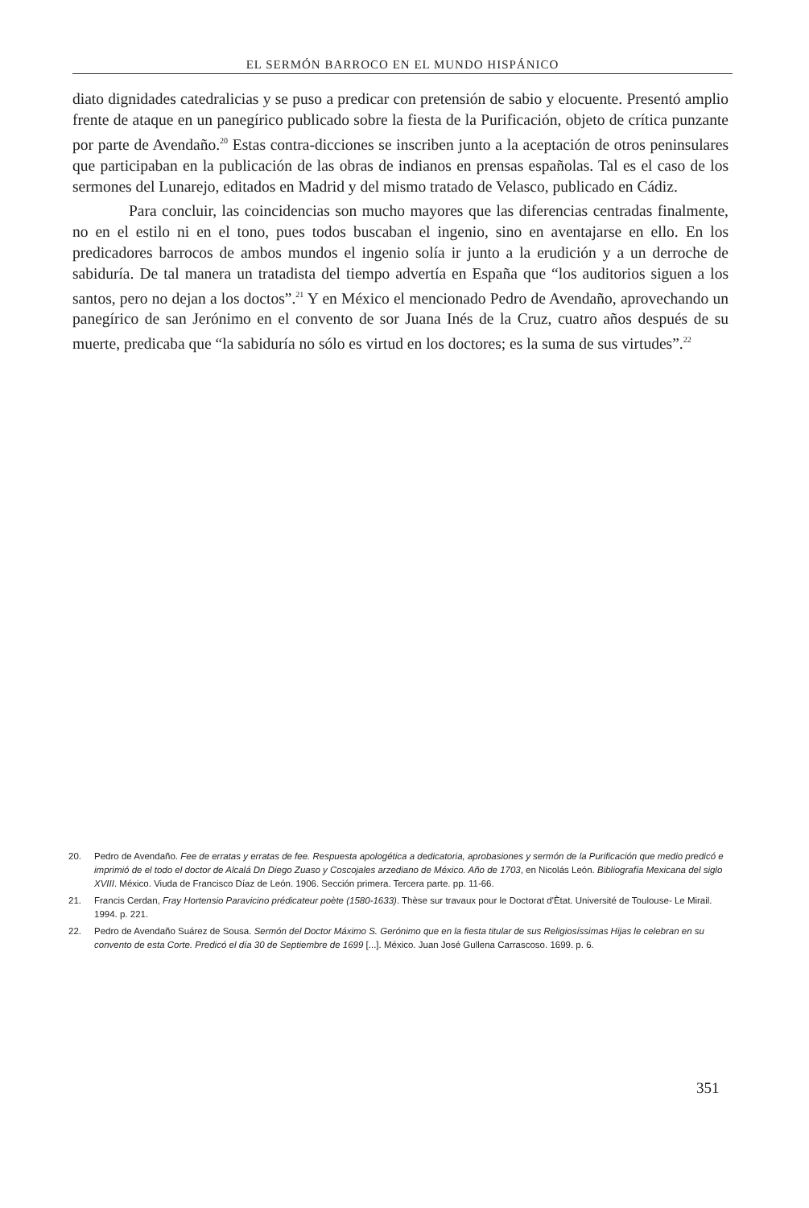EL SERMÓN BARROCO EN EL MUNDO HISPÁNICO
diato dignidades catedralicias y se puso a predicar con pretensión de sabio y elocuente. Presentó amplio frente de ataque en un panegírico publicado sobre la fiesta de la Purificación, objeto de crítica punzante por parte de Avendaño.<sup>20</sup> Estas contra-dicciones se inscriben junto a la aceptación de otros peninsulares que participaban en la publicación de las obras de indianos en prensas españolas. Tal es el caso de los sermones del Lunarejo, editados en Madrid y del mismo tratado de Velasco, publicado en Cádiz.
Para concluir, las coincidencias son mucho mayores que las diferencias centradas finalmente, no en el estilo ni en el tono, pues todos buscaban el ingenio, sino en aventajarse en ello. En los predicadores barrocos de ambos mundos el ingenio solía ir junto a la erudición y a un derroche de sabiduría. De tal manera un tratadista del tiempo advertía en España que “los auditorios siguen a los santos, pero no dejan a los doctos”.<sup>21</sup> Y en México el mencionado Pedro de Avendaño, aprovechando un panegírico de san Jerónimo en el convento de sor Juana Inés de la Cruz, cuatro años después de su muerte, predicaba que “la sabiduría no sólo es virtud en los doctores; es la suma de sus virtudes”.<sup>22</sup>
20. Pedro de Avendaño. Fee de erratas y erratas de fee. Respuesta apologética a dedicatoria, aprobasiones y sermón de la Purificación que medio predicó e imprimió de el todo el doctor de Alcalá Dn Diego Zuaso y Coscojales arzediano de México. Año de 1703, en Nicolás León. Bibliografía Mexicana del siglo XVIII. México. Viuda de Francisco Díaz de León. 1906. Sección primera. Tercera parte. pp. 11-66.
21. Francis Cerdan, Fray Hortensio Paravicino prédicateur poète (1580-1633). Thèse sur travaux pour le Doctorat d'Ètat. Université de Toulouse- Le Mirail. 1994. p. 221.
22. Pedro de Avendaño Suárez de Sousa. Sermón del Doctor Máximo S. Gerónimo que en la fiesta titular de sus Religiosíssimas Hijas le celebran en su convento de esta Corte. Predicó el día 30 de Septiembre de 1699 [...]. México. Juan José Gullena Carrascoso. 1699. p. 6.
351